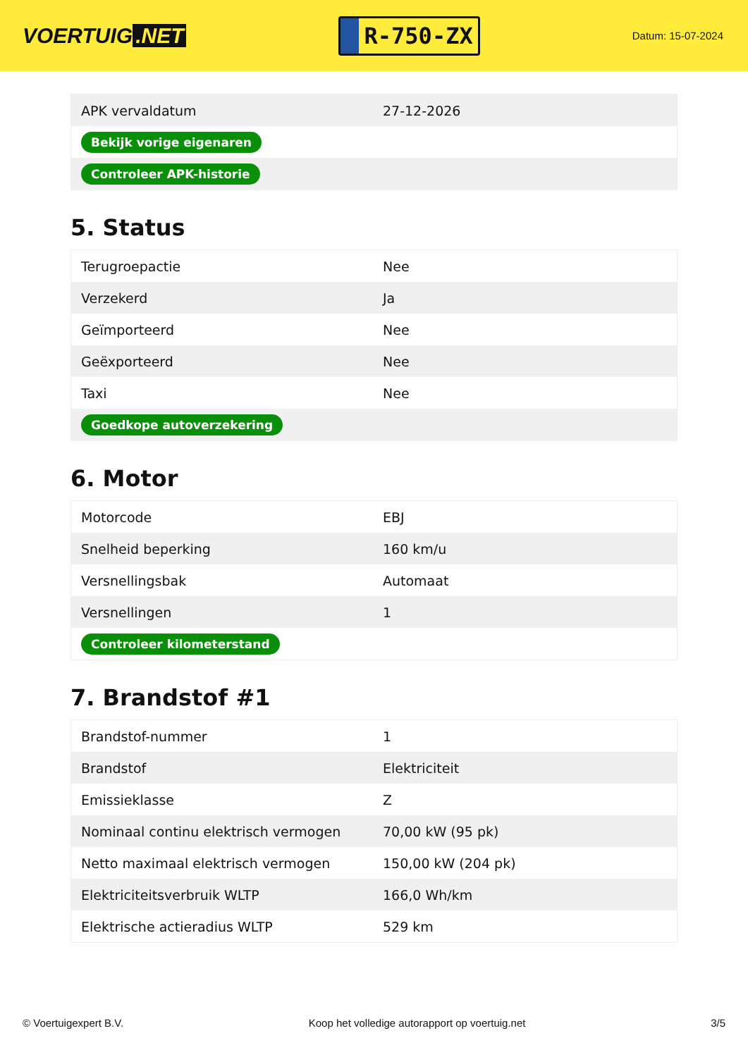VOERTUIG.NET
R-750-ZX
Datum: 15-07-2024
| APK vervaldatum | 27-12-2026 |
| Bekijk vorige eigenaren | |
| Controleer APK-historie | |
5. Status
| Terugroepactie | Nee |
| Verzekerd | Ja |
| Geïmporteerd | Nee |
| Geëxporteerd | Nee |
| Taxi | Nee |
| Goedkope autoverzekering | |
6. Motor
| Motorcode | EBJ |
| Snelheid beperking | 160 km/u |
| Versnellingsbak | Automaat |
| Versnellingen | 1 |
| Controleer kilometerstand | |
7. Brandstof #1
| Brandstof-nummer | 1 |
| Brandstof | Elektriciteit |
| Emissieklasse | Z |
| Nominaal continu elektrisch vermogen | 70,00 kW (95 pk) |
| Netto maximaal elektrisch vermogen | 150,00 kW (204 pk) |
| Elektriciteitsverbruik WLTP | 166,0 Wh/km |
| Elektrische actieradius WLTP | 529 km |
© Voertuigexpert B.V. Koop het volledige autorapport op voertuig.net 3/5